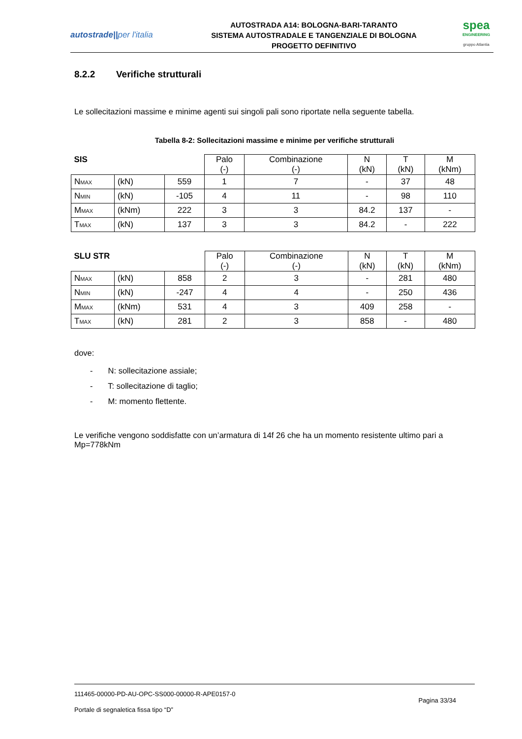autostrade||per l'italia
AUTOSTRADA A14: BOLOGNA-BARI-TARANTO
SISTEMA AUTOSTRADALE E TANGENZIALE DI BOLOGNA
PROGETTO DEFINITIVO
spea
ENGINEERING
gruppo Atlantia
8.2.2 Verifiche strutturali
Le sollecitazioni massime e minime agenti sui singoli pali sono riportate nella seguente tabella.
Tabella 8-2: Sollecitazioni massime e minime per verifiche strutturali
| SIS | | | Palo (-) | Combinazione (-) | N (kN) | T (kN) | M (kNm) |
| --- | --- | --- | --- | --- | --- | --- | --- |
| N<sub>MAX</sub> | (kN) | 559 | 1 | 7 | - | 37 | 48 |
| N<sub>MIN</sub> | (kN) | -105 | 4 | 11 | - | 98 | 110 |
| M<sub>MAX</sub> | (kNm) | 222 | 3 | 3 | 84.2 | 137 | - |
| T<sub>MAX</sub> | (kN) | 137 | 3 | 3 | 84.2 | - | 222 |
| SLU STR | | | Palo (-) | Combinazione (-) | N (kN) | T (kN) | M (kNm) |
| --- | --- | --- | --- | --- | --- | --- | --- |
| N<sub>MAX</sub> | (kN) | 858 | 2 | 3 | - | 281 | 480 |
| N<sub>MIN</sub> | (kN) | -247 | 4 | 4 | - | 250 | 436 |
| M<sub>MAX</sub> | (kNm) | 531 | 4 | 3 | 409 | 258 | - |
| T<sub>MAX</sub> | (kN) | 281 | 2 | 3 | 858 | - | 480 |
dove:
- N: sollecitazione assiale;
- T: sollecitazione di taglio;
- M: momento flettente.
Le verifiche vengono soddisfatte con un’armatura di 14f 26 che ha un momento resistente ultimo pari a Mp=778kNm
111465-00000-PD-AU-OPC-SS000-00000-R-APE0157-0
Pagina 33/34
Portale di segnaletica fissa tipo “D”